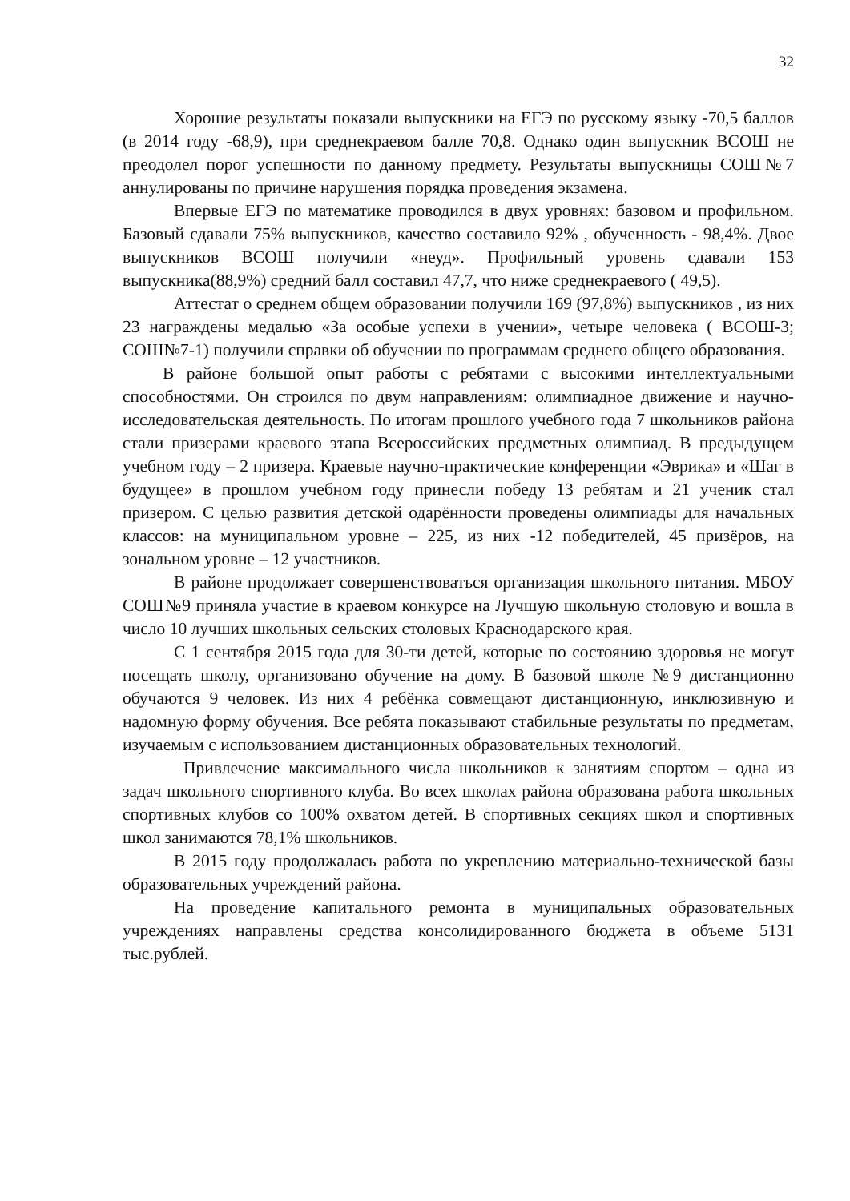32
Хорошие результаты показали выпускники на ЕГЭ по русскому языку -70,5 баллов (в 2014 году -68,9), при среднекраевом балле 70,8. Однако один выпускник ВСОШ не преодолел порог успешности по данному предмету. Результаты выпускницы СОШ№7 аннулированы по причине нарушения порядка проведения экзамена.
Впервые ЕГЭ по математике проводился в двух уровнях: базовом и профильном. Базовый сдавали 75% выпускников, качество составило 92% , обученность - 98,4%. Двое выпускников ВСОШ получили «неуд». Профильный уровень сдавали 153 выпускника(88,9%) средний балл составил 47,7, что ниже среднекраевого ( 49,5).
Аттестат о среднем общем образовании получили 169 (97,8%) выпускников , из них 23 награждены медалью «За особые успехи в учении», четыре человека ( ВСОШ-3; СОШ№7-1) получили справки об обучении по программам среднего общего образования.
В районе большой опыт работы с ребятами с высокими интеллектуальными способностями. Он строился по двум направлениям: олимпиадное движение и научно-исследовательская деятельность. По итогам прошлого учебного года 7 школьников района стали призерами краевого этапа Всероссийских предметных олимпиад. В предыдущем учебном году – 2 призера. Краевые научно-практические конференции «Эврика» и «Шаг в будущее» в прошлом учебном году принесли победу 13 ребятам и 21 ученик стал призером. С целью развития детской одарённости проведены олимпиады для начальных классов: на муниципальном уровне – 225, из них -12 победителей, 45 призёров, на зональном уровне – 12 участников.
В районе продолжает совершенствоваться организация школьного питания. МБОУ СОШ№9 приняла участие в краевом конкурсе на Лучшую школьную столовую и вошла в число 10 лучших школьных сельских столовых Краснодарского края.
С 1 сентября 2015 года для 30-ти детей, которые по состоянию здоровья не могут посещать школу, организовано обучение на дому. В базовой школе №9 дистанционно обучаются 9 человек. Из них 4 ребёнка совмещают дистанционную, инклюзивную и надомную форму обучения. Все ребята показывают стабильные результаты по предметам, изучаемым с использованием дистанционных образовательных технологий.
Привлечение максимального числа школьников к занятиям спортом – одна из задач школьного спортивного клуба. Во всех школах района образована работа школьных спортивных клубов со 100% охватом детей. В спортивных секциях школ и спортивных школ занимаются 78,1% школьников.
В 2015 году продолжалась работа по укреплению материально-технической базы образовательных учреждений района.
На проведение капитального ремонта в муниципальных образовательных учреждениях направлены средства консолидированного бюджета в объеме 5131 тыс.рублей.